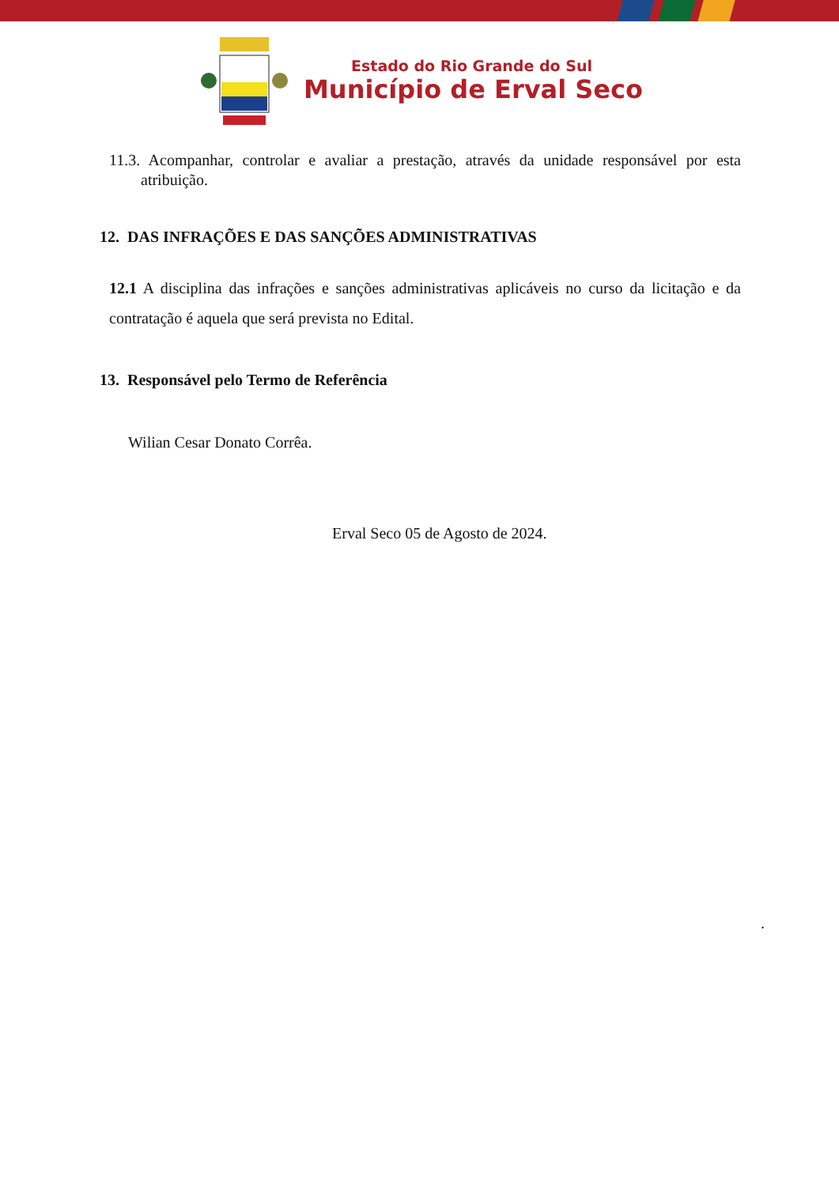Estado do Rio Grande do Sul
Município de Erval Seco
11.3. Acompanhar, controlar e avaliar a prestação, através da unidade responsável por esta atribuição.
12. DAS INFRAÇÕES E DAS SANÇÕES ADMINISTRATIVAS
12.1 A disciplina das infrações e sanções administrativas aplicáveis no curso da licitação e da contratação é aquela que será prevista no Edital.
13. Responsável pelo Termo de Referência
Wilian Cesar Donato Corrêa.
Erval Seco 05 de Agosto de 2024.
.